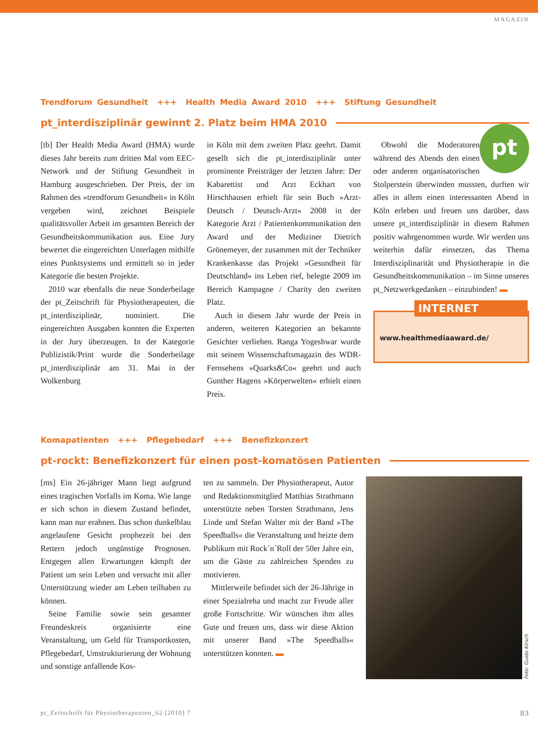MAGAZIN
Trendforum Gesundheit +++ Health Media Award 2010 +++ Stiftung Gesundheit
pt_interdisziplinär gewinnt 2. Platz beim HMA 2010
[tb] Der Health Media Award (HMA) wurde dieses Jahr bereits zum dritten Mal vom EEC-Network und der Stiftung Gesundheit in Hamburg ausgeschrieben. Der Preis, der im Rahmen des »trendforum Gesundheit« in Köln vergeben wird, zeichnet Beispiele qualitätsvoller Arbeit im gesamten Bereich der Gesundheitskommunikation aus. Eine Jury bewertet die eingereichten Unterlagen mithilfe eines Punktsystems und ermittelt so in jeder Kategorie die besten Projekte.
2010 war ebenfalls die neue Sonderbeilage der pt_Zeitschrift für Physiotherapeuten, die pt_interdisziplinär, nominiert. Die eingereichten Ausgaben konnten die Experten in der Jury überzeugen. In der Kategorie Publizistik/Print wurde die Sonderbeilage pt_interdisziplinär am 31. Mai in der Wolkenburg
in Köln mit dem zweiten Platz geehrt. Damit gesellt sich die pt_interdisziplinär unter prominente Preisträger der letzten Jahre: Der Kabarettist und Arzt Eckhart von Hirschhausen erhielt für sein Buch »Arzt-Deutsch / Deutsch-Arzt« 2008 in der Kategorie Arzt / Patientenkommunikation den Award und der Mediziner Dietrich Grönemeyer, der zusammen mit der Techniker Krankenkasse das Projekt »Gesundheit für Deutschland« ins Leben rief, belegte 2009 im Bereich Kampagne / Charity den zweiten Platz.
Auch in diesem Jahr wurde der Preis in anderen, weiteren Kategorien an bekannte Gesichter verliehen. Ranga Yogeshwar wurde mit seinem Wissenschaftsmagazin des WDR-Fernsehens »Quarks&Co« geehrt und auch Gunther Hagens »Körperwelten« erhielt einen Preis.
pt
Obwohl die Moderatoren während des Abends den einen oder anderen organisatorischen Stolperstein überwinden mussten, durften wir alles in allem einen interessanten Abend in Köln erleben und freuen uns darüber, dass unsere pt_interdisziplinär in diesem Rahmen positiv wahrgenommen wurde. Wir werden uns weiterhin dafür einsetzen, das Thema Interdisziplinarität und Physiotherapie in die Gesundheitskommunikation – im Sinne unseres pt_Netzwerkgedanken – einzubinden! ▬
INTERNET
www.healthmediaaward.de/
Komapatienten +++ Pflegebedarf +++ Benefizkonzert
pt-rockt: Benefizkonzert für einen post-komatösen Patienten
[ms] Ein 26-jähriger Mann liegt aufgrund eines tragischen Vorfalls im Koma. Wie lange er sich schon in diesem Zustand befindet, kann man nur erahnen. Das schon dunkelblau angelaufene Gesicht prophezeit bei den Rettern jedoch ungünstige Prognosen. Entgegen allen Erwartungen kämpft der Patient um sein Leben und versucht mit aller Unterstützung wieder am Leben teilhaben zu können.
Seine Familie sowie sein gesamter Freundeskreis organisierte eine Veranstaltung, um Geld für Transportkosten, Pflegebedarf, Umstrukturierung der Wohnung und sonstige anfallende Kos-
ten zu sammeln. Der Physiotherapeut, Autor und Redaktionsmitglied Matthias Strathmann unterstützte neben Torsten Strathmann, Jens Linde und Stefan Walter mit der Band »The Speedballs« die Veranstaltung und heizte dem Publikum mit Rock´n´Roll der 50er Jahre ein, um die Gäste zu zahlreichen Spenden zu motivieren.
Mittlerweile befindet sich der 26-Jährige in einer Spezialreha und macht zur Freude aller große Fortschritte. Wir wünschen ihm alles Gute und freuen uns, dass wir diese Aktion mit unserer Band »The Speedballs« unterstützen konnten. ▬
Foto: Guido Kirsch
pt_Zeitschrift für Physiotherapeuten_62 [2010] 7 83